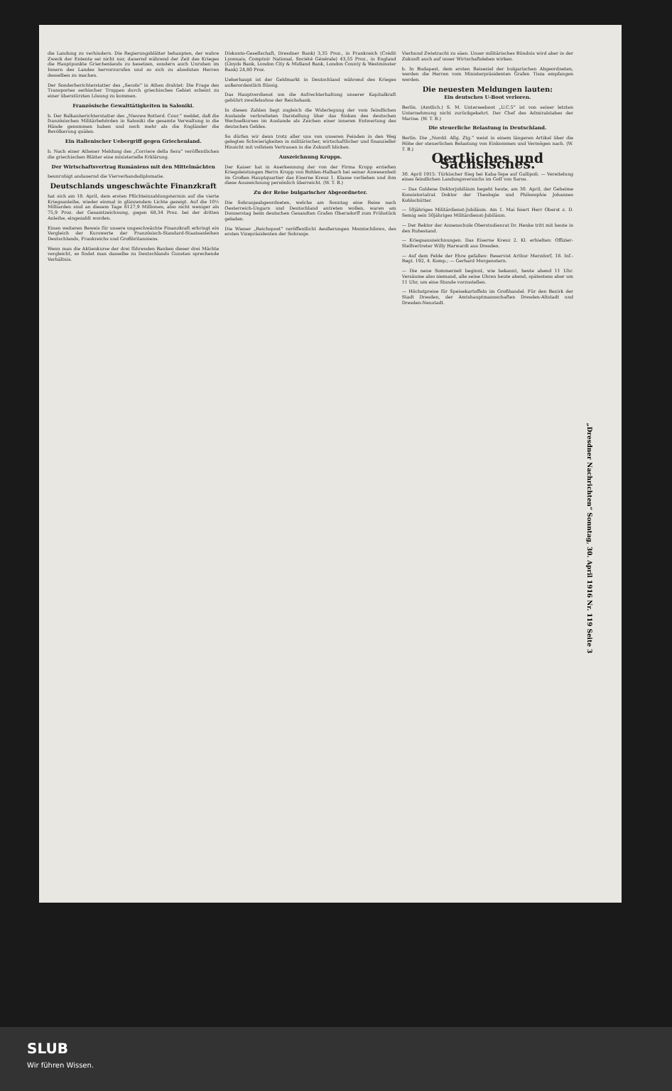die Landung zu verhindern. Die Regierungsblätter behaupten, der wahre Zweck der Entente sei nicht nur, dauernd während der Zeit des Krieges die Hauptpunkte Griechenlands zu besetzen, sondern auch Unruhen im Innern des Landes hervorzurufen und so sich zu absoluten Herren desselben zu machen.
Der Sonderberichterstatter des „Secolo“ in Athen drahtet: Die Frage des Transportes serbischer Truppen durch griechisches Gebiet scheint zu einer überstürzten Lösung zu kommen.
Französische Gewalttätigkeiten in Saloniki.
b. Der Balkanberichterstatter des „Nieuwe Rotterd. Cour.“ meldet, daß die französischen Militärbehörden in Saloniki die gesamte Verwaltung in die Hände genommen haben und noch mehr als die Engländer die Bevölkerung quälen.
Ein italienischer Uebergriff gegen Griechenland.
b. Nach einer Athener Meldung des „Corriere della Sera“ veröffentlichen die griechischen Blätter eine ministerielle Erklärung.
Der Wirtschaftsvertrag Rumäniens mit den Mittelmächten
beunruhigt andauernd die Vierverbandsdiplomatie.
Deutschlands ungeschwächte Finanzkraft
hat sich am 18. April, dem ersten Pflichteinzahlungstermin auf die vierte Kriegsanleihe, wieder einmal in glänzendem Lichte gezeigt. Auf die 10½ Milliarden sind an diesem Tage 8127,9 Millionen, also nicht weniger als 75,9 Proz. der Gesamtzeichnung, gegen 68,34 Proz. bei der dritten Anleihe, eingezahlt worden.
Einen weiteren Beweis für unsere ungeschwächte Finanzkraft erbringt ein Vergleich der Kurswerte der Französisch-Standard-Staatsanleihen Deutschlands, Frankreichs und Großbritanniens.
Wenn man die Aktienkurse der drei führenden Banken dieser drei Mächte vergleicht, so findet man dasselbe zu Deutschlands Gunsten sprechende Verhältnis.
Diskonto-Gesellschaft, Dresdner Bank) 3,35 Proz., in Frankreich (Crédit Lyonnais, Comptoir National, Société Générale) 43,55 Proz., in England (Lloyds Bank, London City & Midland Bank, London County & Westminster Bank) 24,80 Proz.
Ueberhaupt ist der Geldmarkt in Deutschland während des Krieges außerordentlich flüssig.
Das Hauptverdienst um die Aufrechterhaltung unserer Kapitalkraft gebührt zweifelsohne der Reichsbank.
In diesen Zahlen liegt zugleich die Widerlegung der vom feindlichen Auslande verbreiteten Darstellung über das Sinken des deutschen Wechselkurses im Auslande als Zeichen einer inneren Entwertung des deutschen Geldes.
So dürfen wir denn trotz aller uns von unseren Feinden in den Weg gelegten Schwierigkeiten in militärischer, wirtschaftlicher und finanzieller Hinsicht mit vollstem Vertrauen in die Zukunft blicken.
Auszeichnung Krupps.
Der Kaiser hat in Anerkennung der von der Firma Krupp erzielten Kriegsleistungen Herrn Krupp von Bohlen-Halbach bei seiner Anwesenheit im Großen Hauptquartier das Eiserne Kreuz 1. Klasse verliehen und ihm diese Auszeichnung persönlich überreicht. (W. T. B.)
Zu der Reise bulgarischer Abgeordneter.
Die Sobranjeabgeordneten, welche am Sonntag eine Reise nach Oesterreich-Ungarn und Deutschland antreten wollen, waren am Donnerstag beim deutschen Gesandten Grafen Oberndorff zum Frühstück geladen.
Die Wiener „Reichspost“ veröffentlicht Aeußerungen Momtschilows, des ersten Vizepräsidenten der Sobranje.
Vierbund Zwietracht zu säen. Unser militärisches Bündnis wird aber in der Zukunft auch auf unser Wirtschaftsleben wirken.
b. In Budapest, dem ersten Reiseziel der bulgarischen Abgeordneten, werden die Herren vom Ministerpräsidenten Grafen Tisza empfangen werden.
Die neuesten Meldungen lauten:
Ein deutsches U-Boot verloren.
Berlin. (Amtlich.) S. M. Unterseeboot „U.C.5“ ist von seiner letzten Unternehmung nicht zurückgekehrt. Der Chef des Admiralstabes der Marine. (W. T. B.)
Die steuerliche Belastung in Deutschland.
Berlin. Die „Nordd. Allg. Ztg.“ weist in einem längeren Artikel über die Höhe der steuerlichen Belastung von Einkommen und Vermögen nach. (W. T. B.)
Oertliches und Sächsisches.
30. April 1915: Türkischer Sieg bei Kaba-Tepe auf Gallipoli. — Vereitelung eines feindlichen Landungsversuchs im Golf von Saros.
— Das Goldene Doktorjubiläum begeht heute, am 30. April, der Geheime Konsistorialrat Doktor der Theologie und Philosophie Johannes Kohlschütter.
— 50jähriges Militärdienst-Jubiläum. Am 1. Mai feiert Herr Oberst z. D. Semig sein 50jähriges Militärdienst-Jubiläum.
— Der Rektor der Annenschule Oberstudienrat Dr. Henke tritt mit heute in den Ruhestand.
— Kriegsauszeichnungen. Das Eiserne Kreuz 2. Kl. erhielten: Offizier-Stellvertreter Willy Harwardt aus Dresden.
— Auf dem Felde der Ehre gefallen: Reservist Arthur Merzdorf, 18. Inf.-Regt. 192, 4. Komp.; — Gerhard Morgenstern.
— Die neue Sommerzeit beginnt, wie bekannt, heute abend 11 Uhr. Versäume also niemand, alle seine Uhren heute abend, spätestens aber um 11 Uhr, um eine Stunde vorzustellen.
— Höchstpreise für Speisekartoffeln im Großhandel. Für den Bezirk der Stadt Dresden, der Amtshauptmannschaften Dresden-Altstadt und Dresden-Neustadt.
„Dresdner Nachrichten“ Sonntag, 30. April 1916 Nr. 119 Seite 3
SLUB
Wir führen Wissen.